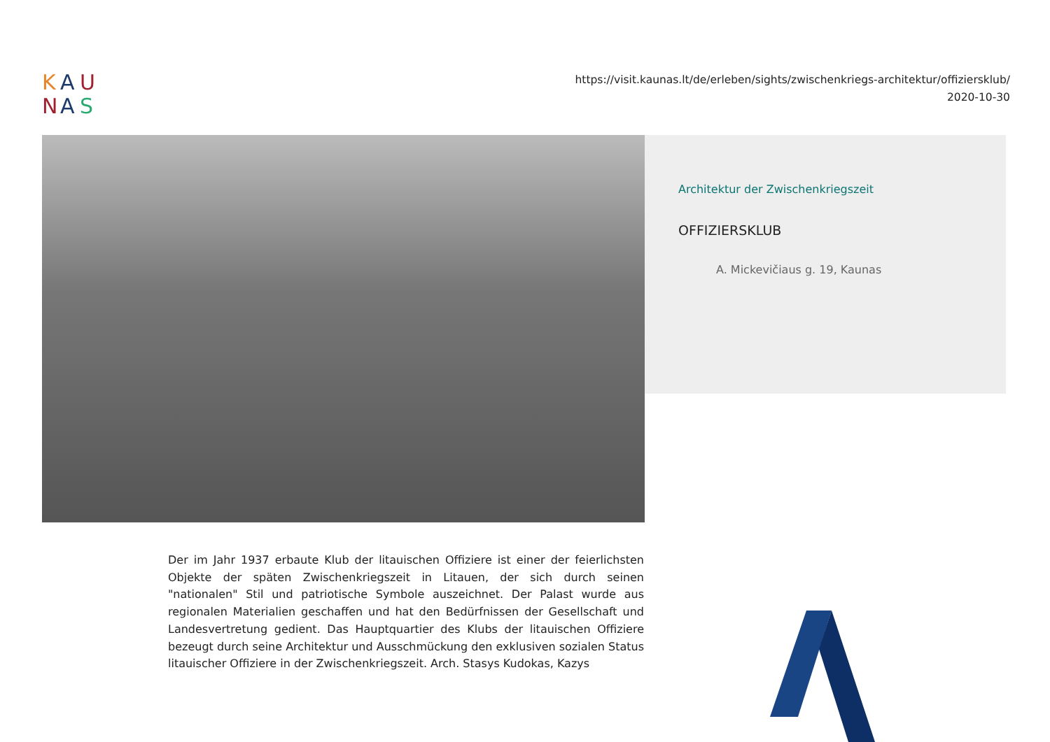K
A
U
N
A
S
https://visit.kaunas.lt/de/erleben/sights/zwischenkriegs-architektur/offiziersklub/
2020-10-30
Architektur der Zwischenkriegszeit
OFFIZIERSKLUB
A. Mickevičiaus g. 19, Kaunas
Der im Jahr 1937 erbaute Klub der litauischen Offiziere ist einer der feierlichsten Objekte der späten Zwischenkriegszeit in Litauen, der sich durch seinen "nationalen" Stil und patriotische Symbole auszeichnet. Der Palast wurde aus regionalen Materialien geschaffen und hat den Bedürfnissen der Gesellschaft und Landesvertretung gedient. Das Hauptquartier des Klubs der litauischen Offiziere bezeugt durch seine Architektur und Ausschmückung den exklusiven sozialen Status litauischer Offiziere in der Zwischenkriegszeit. Arch. Stasys Kudokas, Kazys